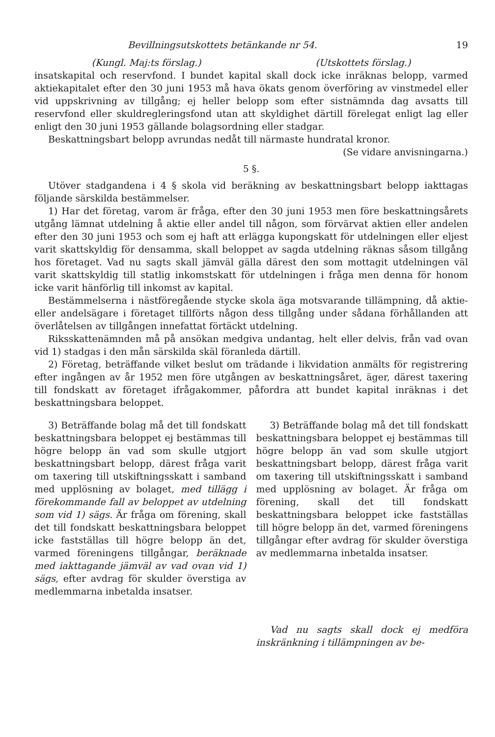Bevillningsutskottets betänkande nr 54. 19
(Kungl. Maj:ts förslag.) (Utskottets förslag.)
insatskapital och reservfond. I bundet kapital skall dock icke inräknas belopp, varmed aktiekapitalet efter den 30 juni 1953 må hava ökats genom överföring av vinstmedel eller vid uppskrivning av tillgång; ej heller belopp som efter sistnämnda dag avsatts till reservfond eller skuldregleringsfond utan att skyldighet därtill förelegat enligt lag eller enligt den 30 juni 1953 gällande bolagsordning eller stadgar.
Beskattningsbart belopp avrundas nedåt till närmaste hundratal kronor.
(Se vidare anvisningarna.)
5 §.
Utöver stadgandena i 4 § skola vid beräkning av beskattningsbart belopp iakttagas följande särskilda bestämmelser.
1) Har det företag, varom är fråga, efter den 30 juni 1953 men före beskattningsårets utgång lämnat utdelning å aktie eller andel till någon, som förvärvat aktien eller andelen efter den 30 juni 1953 och som ej haft att erlägga kupongskatt för utdelningen eller eljest varit skattskyldig för densamma, skall beloppet av sagda utdelning räknas såsom tillgång hos företaget. Vad nu sagts skall jämväl gälla därest den som mottagit utdelningen väl varit skattskyldig till statlig inkomstskatt för utdelningen i fråga men denna för honom icke varit hänförlig till inkomst av kapital.
Bestämmelserna i nästföregående stycke skola äga motsvarande tillämpning, då aktie- eller andelsägare i företaget tillförts någon dess tillgång under sådana förhållanden att överlåtelsen av tillgången innefattat förtäckt utdelning.
Riksskattenämnden må på ansökan medgiva undantag, helt eller delvis, från vad ovan vid 1) stadgas i den mån särskilda skäl föranleda därtill.
2) Företag, beträffande vilket beslut om trädande i likvidation anmälts för registrering efter ingången av år 1952 men före utgången av beskattningsåret, äger, därest taxering till fondskatt av företaget ifrågakommer, påfordra att bundet kapital inräknas i det beskattningsbara beloppet.
3) Beträffande bolag må det till fondskatt beskattningsbara beloppet ej bestämmas till högre belopp än vad som skulle utgjort beskattningsbart belopp, därest fråga varit om taxering till utskiftningsskatt i samband med upplösning av bolaget, med tillägg i förekommande fall av beloppet av utdelning som vid 1) sägs. Är fråga om förening, skall det till fondskatt beskattningsbara beloppet icke fastställas till högre belopp än det, varmed föreningens tillgångar, beräknade med iakttagande jämväl av vad ovan vid 1) sägs, efter avdrag för skulder överstiga av medlemmarna inbetalda insatser.
3) Beträffande bolag må det till fondskatt beskattningsbara beloppet ej bestämmas till högre belopp än vad som skulle utgjort beskattningsbart belopp, därest fråga varit om taxering till utskiftningsskatt i samband med upplösning av bolaget. Är fråga om förening, skall det till fondskatt beskattningsbara beloppet icke fastställas till högre belopp än det, varmed föreningens tillgångar efter avdrag för skulder överstiga av medlemmarna inbetalda insatser.
Vad nu sagts skall dock ej medföra inskränkning i tillämpningen av be-